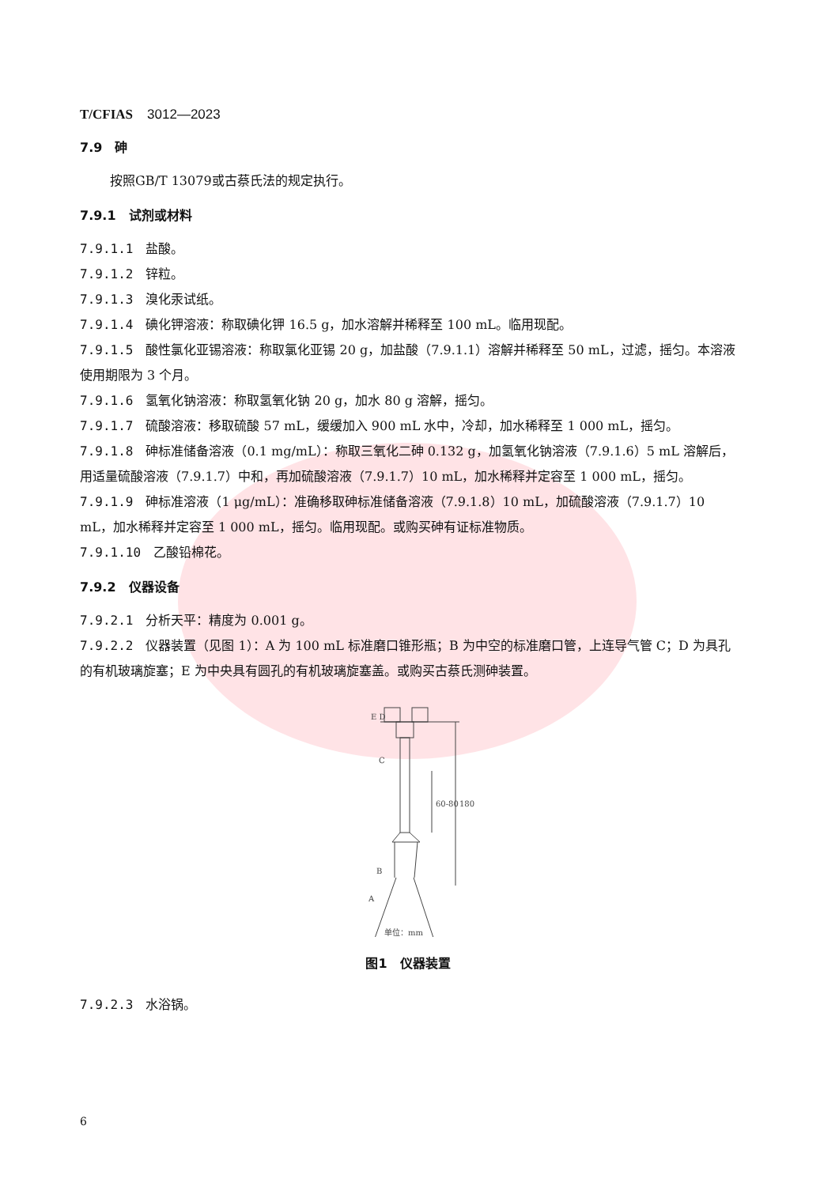T/CFIAS 3012—2023
7.9　砷
按照GB/T 13079或古蔡氏法的规定执行。
7.9.1　试剂或材料
7.9.1.1 盐酸。
7.9.1.2 锌粒。
7.9.1.3 溴化汞试纸。
7.9.1.4 碘化钾溶液：称取碘化钾 16.5 g，加水溶解并稀释至 100 mL。临用现配。
7.9.1.5 酸性氯化亚锡溶液：称取氯化亚锡 20 g，加盐酸（7.9.1.1）溶解并稀释至 50 mL，过滤，摇匀。本溶液使用期限为 3 个月。
7.9.1.6 氢氧化钠溶液：称取氢氧化钠 20 g，加水 80 g 溶解，摇匀。
7.9.1.7 硫酸溶液：移取硫酸 57 mL，缓缓加入 900 mL 水中，冷却，加水稀释至 1 000 mL，摇匀。
7.9.1.8 砷标准储备溶液（0.1 mg/mL）：称取三氧化二砷 0.132 g，加氢氧化钠溶液（7.9.1.6）5 mL 溶解后，用适量硫酸溶液（7.9.1.7）中和，再加硫酸溶液（7.9.1.7）10 mL，加水稀释并定容至 1 000 mL，摇匀。
7.9.1.9 砷标准溶液（1 μg/mL）：准确移取砷标准储备溶液（7.9.1.8）10 mL，加硫酸溶液（7.9.1.7）10 mL，加水稀释并定容至 1 000 mL，摇匀。临用现配。或购买砷有证标准物质。
7.9.1.10 乙酸铅棉花。
7.9.2　仪器设备
7.9.2.1 分析天平：精度为 0.001 g。
7.9.2.2 仪器装置（见图 1）：A 为 100 mL 标准磨口锥形瓶；B 为中空的标准磨口管，上连导气管 C；D 为具孔的有机玻璃旋塞；E 为中央具有圆孔的有机玻璃旋塞盖。或购买古蔡氏测砷装置。
E D
C
B
A
60-80
180
单位：mm
图1　仪器装置
7.9.2.3 水浴锅。
6